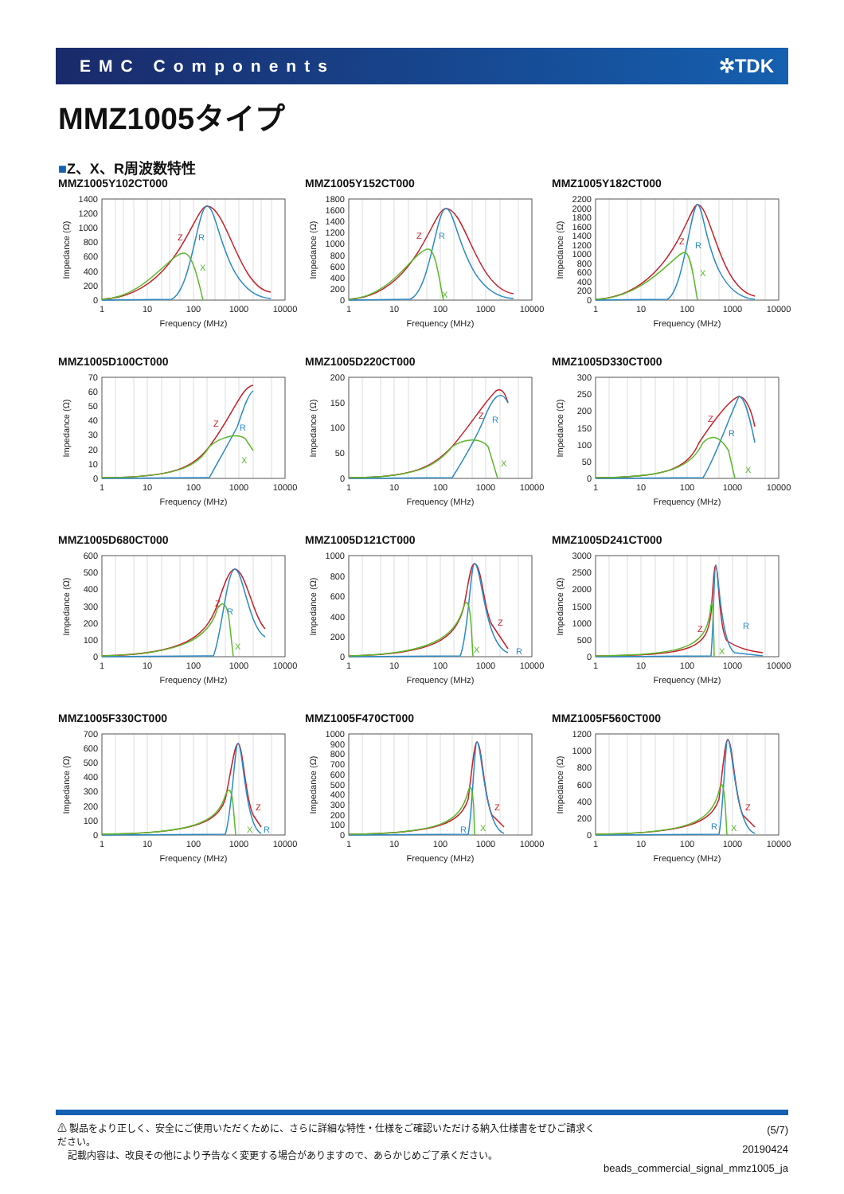EMC Components ✲TDK
MMZ1005タイプ
■Z、X、R周波数特性
MMZ1005Y102CT000
Z
R
X
0
200
400
600
800
1000
1200
1400
1
10
100
1000
10000
Frequency (MHz)
Impedance (Ω)
MMZ1005Y152CT000
Z
R
X
0
200
400
600
800
1000
1200
1400
1600
1800
1
10
100
1000
10000
Frequency (MHz)
Impedance (Ω)
MMZ1005Y182CT000
Z
R
X
0
200
400
600
800
1000
1200
1400
1600
1800
2000
2200
1
10
100
1000
10000
Frequency (MHz)
Impedance (Ω)
MMZ1005D100CT000
Z
R
X
0
10
20
30
40
50
60
70
1
10
100
1000
10000
Frequency (MHz)
Impedance (Ω)
MMZ1005D220CT000
Z
R
X
0
50
100
150
200
1
10
100
1000
10000
Frequency (MHz)
Impedance (Ω)
MMZ1005D330CT000
Z
R
X
0
50
100
150
200
250
300
1
10
100
1000
10000
Frequency (MHz)
Impedance (Ω)
MMZ1005D680CT000
Z
R
X
0
100
200
300
400
500
600
1
10
100
1000
10000
Frequency (MHz)
Impedance (Ω)
MMZ1005D121CT000
Z
R
X
0
200
400
600
800
1000
1
10
100
1000
10000
Frequency (MHz)
Impedance (Ω)
MMZ1005D241CT000
Z
R
X
0
500
1000
1500
2000
2500
3000
1
10
100
1000
10000
Frequency (MHz)
Impedance (Ω)
MMZ1005F330CT000
Z
R
X
0
100
200
300
400
500
600
700
1
10
100
1000
10000
Frequency (MHz)
Impedance (Ω)
MMZ1005F470CT000
Z
R
X
0
100
200
300
400
500
600
700
800
900
1000
1
10
100
1000
10000
Frequency (MHz)
Impedance (Ω)
MMZ1005F560CT000
Z
R
X
0
200
400
600
800
1000
1200
1
10
100
1000
10000
Frequency (MHz)
Impedance (Ω)
⚠ 製品をより正しく、安全にご使用いただくために、さらに詳細な特性・仕様をご確認いただける納入仕様書をぜひご請求ください。
記載内容は、改良その他により予告なく変更する場合がありますので、あらかじめご了承ください。
(5/7)
20190424
beads_commercial_signal_mmz1005_ja